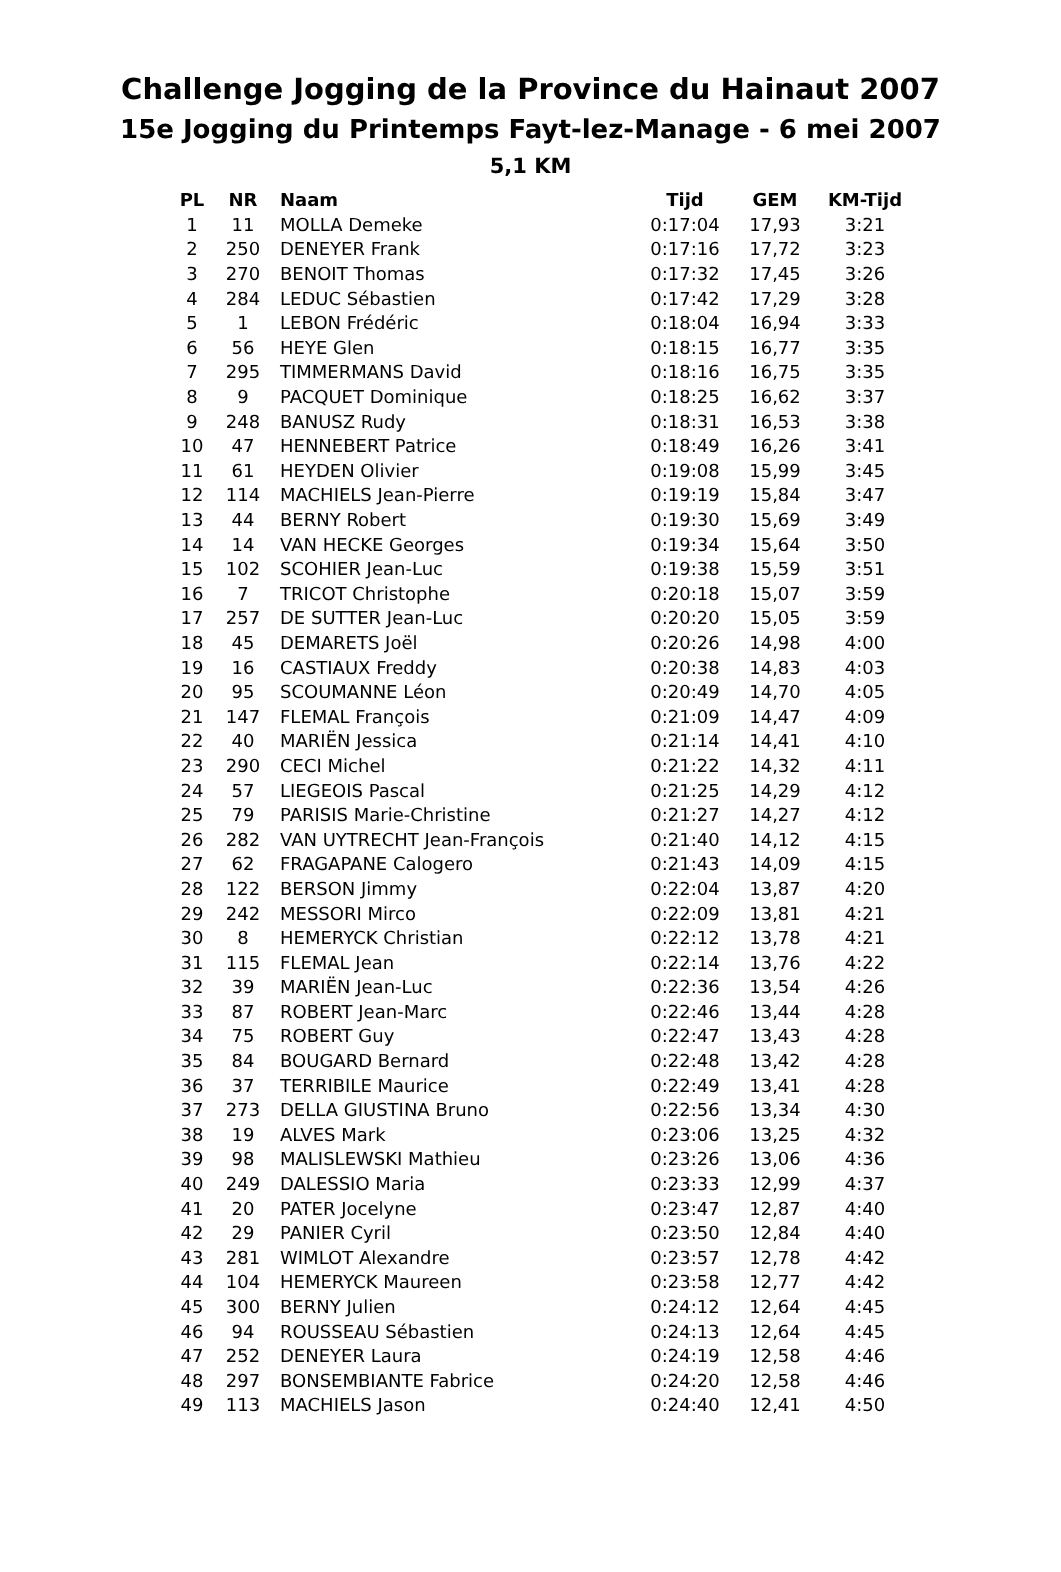Challenge Jogging de la Province du Hainaut 2007
15e Jogging du Printemps Fayt-lez-Manage - 6 mei 2007
5,1 KM
| PL | NR | Naam | Tijd | GEM | KM-Tijd |
| --- | --- | --- | --- | --- | --- |
| 1 | 11 | MOLLA Demeke | 0:17:04 | 17,93 | 3:21 |
| 2 | 250 | DENEYER Frank | 0:17:16 | 17,72 | 3:23 |
| 3 | 270 | BENOIT Thomas | 0:17:32 | 17,45 | 3:26 |
| 4 | 284 | LEDUC Sébastien | 0:17:42 | 17,29 | 3:28 |
| 5 | 1 | LEBON Frédéric | 0:18:04 | 16,94 | 3:33 |
| 6 | 56 | HEYE Glen | 0:18:15 | 16,77 | 3:35 |
| 7 | 295 | TIMMERMANS David | 0:18:16 | 16,75 | 3:35 |
| 8 | 9 | PACQUET Dominique | 0:18:25 | 16,62 | 3:37 |
| 9 | 248 | BANUSZ Rudy | 0:18:31 | 16,53 | 3:38 |
| 10 | 47 | HENNEBERT Patrice | 0:18:49 | 16,26 | 3:41 |
| 11 | 61 | HEYDEN Olivier | 0:19:08 | 15,99 | 3:45 |
| 12 | 114 | MACHIELS Jean-Pierre | 0:19:19 | 15,84 | 3:47 |
| 13 | 44 | BERNY Robert | 0:19:30 | 15,69 | 3:49 |
| 14 | 14 | VAN HECKE Georges | 0:19:34 | 15,64 | 3:50 |
| 15 | 102 | SCOHIER Jean-Luc | 0:19:38 | 15,59 | 3:51 |
| 16 | 7 | TRICOT Christophe | 0:20:18 | 15,07 | 3:59 |
| 17 | 257 | DE SUTTER Jean-Luc | 0:20:20 | 15,05 | 3:59 |
| 18 | 45 | DEMARETS Joël | 0:20:26 | 14,98 | 4:00 |
| 19 | 16 | CASTIAUX Freddy | 0:20:38 | 14,83 | 4:03 |
| 20 | 95 | SCOUMANNE Léon | 0:20:49 | 14,70 | 4:05 |
| 21 | 147 | FLEMAL François | 0:21:09 | 14,47 | 4:09 |
| 22 | 40 | MARIËN Jessica | 0:21:14 | 14,41 | 4:10 |
| 23 | 290 | CECI Michel | 0:21:22 | 14,32 | 4:11 |
| 24 | 57 | LIEGEOIS Pascal | 0:21:25 | 14,29 | 4:12 |
| 25 | 79 | PARISIS Marie-Christine | 0:21:27 | 14,27 | 4:12 |
| 26 | 282 | VAN UYTRECHT Jean-François | 0:21:40 | 14,12 | 4:15 |
| 27 | 62 | FRAGAPANE Calogero | 0:21:43 | 14,09 | 4:15 |
| 28 | 122 | BERSON Jimmy | 0:22:04 | 13,87 | 4:20 |
| 29 | 242 | MESSORI Mirco | 0:22:09 | 13,81 | 4:21 |
| 30 | 8 | HEMERYCK Christian | 0:22:12 | 13,78 | 4:21 |
| 31 | 115 | FLEMAL Jean | 0:22:14 | 13,76 | 4:22 |
| 32 | 39 | MARIËN Jean-Luc | 0:22:36 | 13,54 | 4:26 |
| 33 | 87 | ROBERT Jean-Marc | 0:22:46 | 13,44 | 4:28 |
| 34 | 75 | ROBERT Guy | 0:22:47 | 13,43 | 4:28 |
| 35 | 84 | BOUGARD Bernard | 0:22:48 | 13,42 | 4:28 |
| 36 | 37 | TERRIBILE Maurice | 0:22:49 | 13,41 | 4:28 |
| 37 | 273 | DELLA GIUSTINA Bruno | 0:22:56 | 13,34 | 4:30 |
| 38 | 19 | ALVES Mark | 0:23:06 | 13,25 | 4:32 |
| 39 | 98 | MALISLEWSKI Mathieu | 0:23:26 | 13,06 | 4:36 |
| 40 | 249 | DALESSIO Maria | 0:23:33 | 12,99 | 4:37 |
| 41 | 20 | PATER Jocelyne | 0:23:47 | 12,87 | 4:40 |
| 42 | 29 | PANIER Cyril | 0:23:50 | 12,84 | 4:40 |
| 43 | 281 | WIMLOT Alexandre | 0:23:57 | 12,78 | 4:42 |
| 44 | 104 | HEMERYCK Maureen | 0:23:58 | 12,77 | 4:42 |
| 45 | 300 | BERNY Julien | 0:24:12 | 12,64 | 4:45 |
| 46 | 94 | ROUSSEAU Sébastien | 0:24:13 | 12,64 | 4:45 |
| 47 | 252 | DENEYER Laura | 0:24:19 | 12,58 | 4:46 |
| 48 | 297 | BONSEMBIANTE Fabrice | 0:24:20 | 12,58 | 4:46 |
| 49 | 113 | MACHIELS Jason | 0:24:40 | 12,41 | 4:50 |